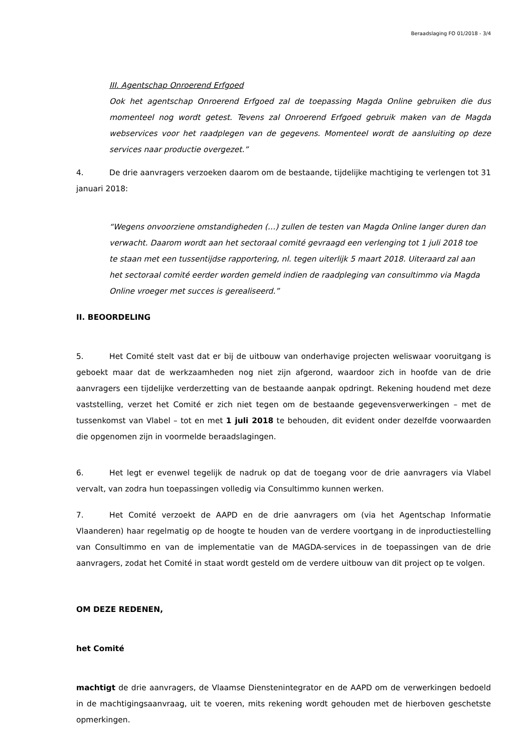Beraadslaging FO 01/2018 - 3/4
III. Agentschap Onroerend Erfgoed
Ook het agentschap Onroerend Erfgoed zal de toepassing Magda Online gebruiken die dus momenteel nog wordt getest. Tevens zal Onroerend Erfgoed gebruik maken van de Magda webservices voor het raadplegen van de gegevens. Momenteel wordt de aansluiting op deze services naar productie overgezet.”
4. De drie aanvragers verzoeken daarom om de bestaande, tijdelijke machtiging te verlengen tot 31 januari 2018:
“Wegens onvoorziene omstandigheden (…) zullen de testen van Magda Online langer duren dan verwacht. Daarom wordt aan het sectoraal comité gevraagd een verlenging tot 1 juli 2018 toe te staan met een tussentijdse rapportering, nl. tegen uiterlijk 5 maart 2018. Uiteraard zal aan het sectoraal comité eerder worden gemeld indien de raadpleging van consultimmo via Magda Online vroeger met succes is gerealiseerd.”
II. BEOORDELING
5. Het Comité stelt vast dat er bij de uitbouw van onderhavige projecten weliswaar vooruitgang is geboekt maar dat de werkzaamheden nog niet zijn afgerond, waardoor zich in hoofde van de drie aanvragers een tijdelijke verderzetting van de bestaande aanpak opdringt. Rekening houdend met deze vaststelling, verzet het Comité er zich niet tegen om de bestaande gegevensverwerkingen – met de tussenkomst van Vlabel – tot en met 1 juli 2018 te behouden, dit evident onder dezelfde voorwaarden die opgenomen zijn in voormelde beraadslagingen.
6. Het legt er evenwel tegelijk de nadruk op dat de toegang voor de drie aanvragers via Vlabel vervalt, van zodra hun toepassingen volledig via Consultimmo kunnen werken.
7. Het Comité verzoekt de AAPD en de drie aanvragers om (via het Agentschap Informatie Vlaanderen) haar regelmatig op de hoogte te houden van de verdere voortgang in de inproductiestelling van Consultimmo en van de implementatie van de MAGDA-services in de toepassingen van de drie aanvragers, zodat het Comité in staat wordt gesteld om de verdere uitbouw van dit project op te volgen.
OM DEZE REDENEN,
het Comité
machtigt de drie aanvragers, de Vlaamse Dienstenintegrator en de AAPD om de verwerkingen bedoeld in de machtigingsaanvraag, uit te voeren, mits rekening wordt gehouden met de hierboven geschetste opmerkingen.